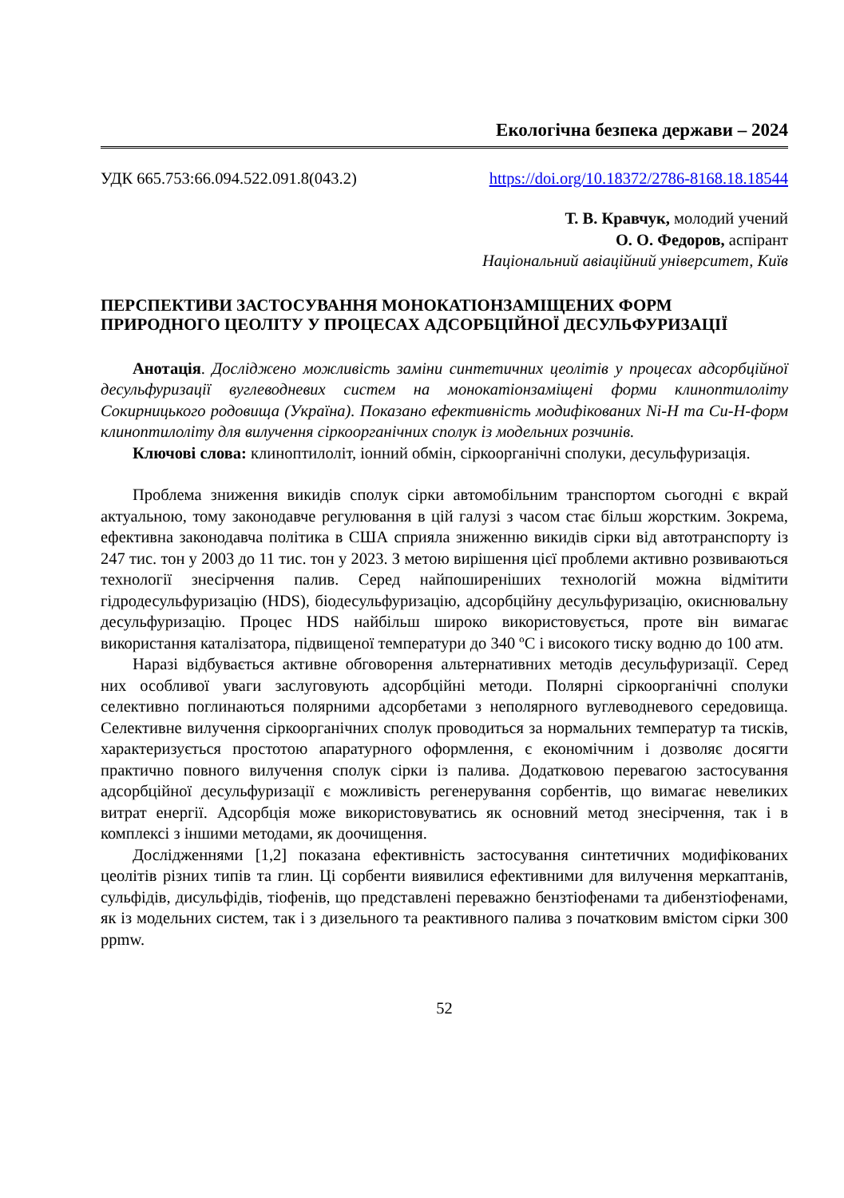Екологічна безпека держави – 2024
УДК 665.753:66.094.522.091.8(043.2) https://doi.org/10.18372/2786-8168.18.18544
Т. В. Кравчук, молодий учений
О. О. Федоров, аспірант
Національний авіаційний університет, Київ
ПЕРСПЕКТИВИ ЗАСТОСУВАННЯ МОНОКАТІОНЗАМІЩЕНИХ ФОРМ ПРИРОДНОГО ЦЕОЛІТУ У ПРОЦЕСАХ АДСОРБЦІЙНОЇ ДЕСУЛЬФУРИЗАЦІЇ
Анотація. Досліджено можливість заміни синтетичних цеолітів у процесах адсорбційної десульфуризації вуглеводневих систем на монокатіонзаміщені форми клиноптилоліту Сокирницького родовища (Україна). Показано ефективність модифікованих Ni-H та Cu-H-форм клиноптилоліту для вилучення сіркоорганічних сполук із модельних розчинів.
Ключові слова: клиноптилоліт, іонний обмін, сіркоорганічні сполуки, десульфуризація.
Проблема зниження викидів сполук сірки автомобільним транспортом сьогодні є вкрай актуальною, тому законодавче регулювання в цій галузі з часом стає більш жорстким. Зокрема, ефективна законодавча політика в США сприяла зниженню викидів сірки від автотранспорту із 247 тис. тон у 2003 до 11 тис. тон у 2023. З метою вирішення цієї проблеми активно розвиваються технології знесірчення палив. Серед найпоширеніших технологій можна відмітити гідродесульфуризацію (HDS), біодесульфуризацію, адсорбційну десульфуризацію, окиснювальну десульфуризацію. Процес HDS найбільш широко використовується, проте він вимагає використання каталізатора, підвищеної температури до 340 ºС і високого тиску водню до 100 атм.
Наразі відбувається активне обговорення альтернативних методів десульфуризації. Серед них особливої уваги заслуговують адсорбційні методи. Полярні сіркоорганічні сполуки селективно поглинаються полярними адсорбетами з неполярного вуглеводневого середовища. Селективне вилучення сіркоорганічних сполук проводиться за нормальних температур та тисків, характеризується простотою апаратурного оформлення, є економічним і дозволяє досягти практично повного вилучення сполук сірки із палива. Додатковою перевагою застосування адсорбційної десульфуризації є можливість регенерування сорбентів, що вимагає невеликих витрат енергії. Адсорбція може використовуватись як основний метод знесірчення, так і в комплексі з іншими методами, як доочищення.
Дослідженнями [1,2] показана ефективність застосування синтетичних модифікованих цеолітів різних типів та глин. Ці сорбенти виявилися ефективними для вилучення меркаптанів, сульфідів, дисульфідів, тіофенів, що представлені переважно бензтіофенами та дибензтіофенами, як із модельних систем, так і з дизельного та реактивного палива з початковим вмістом сірки 300 ppmw.
52